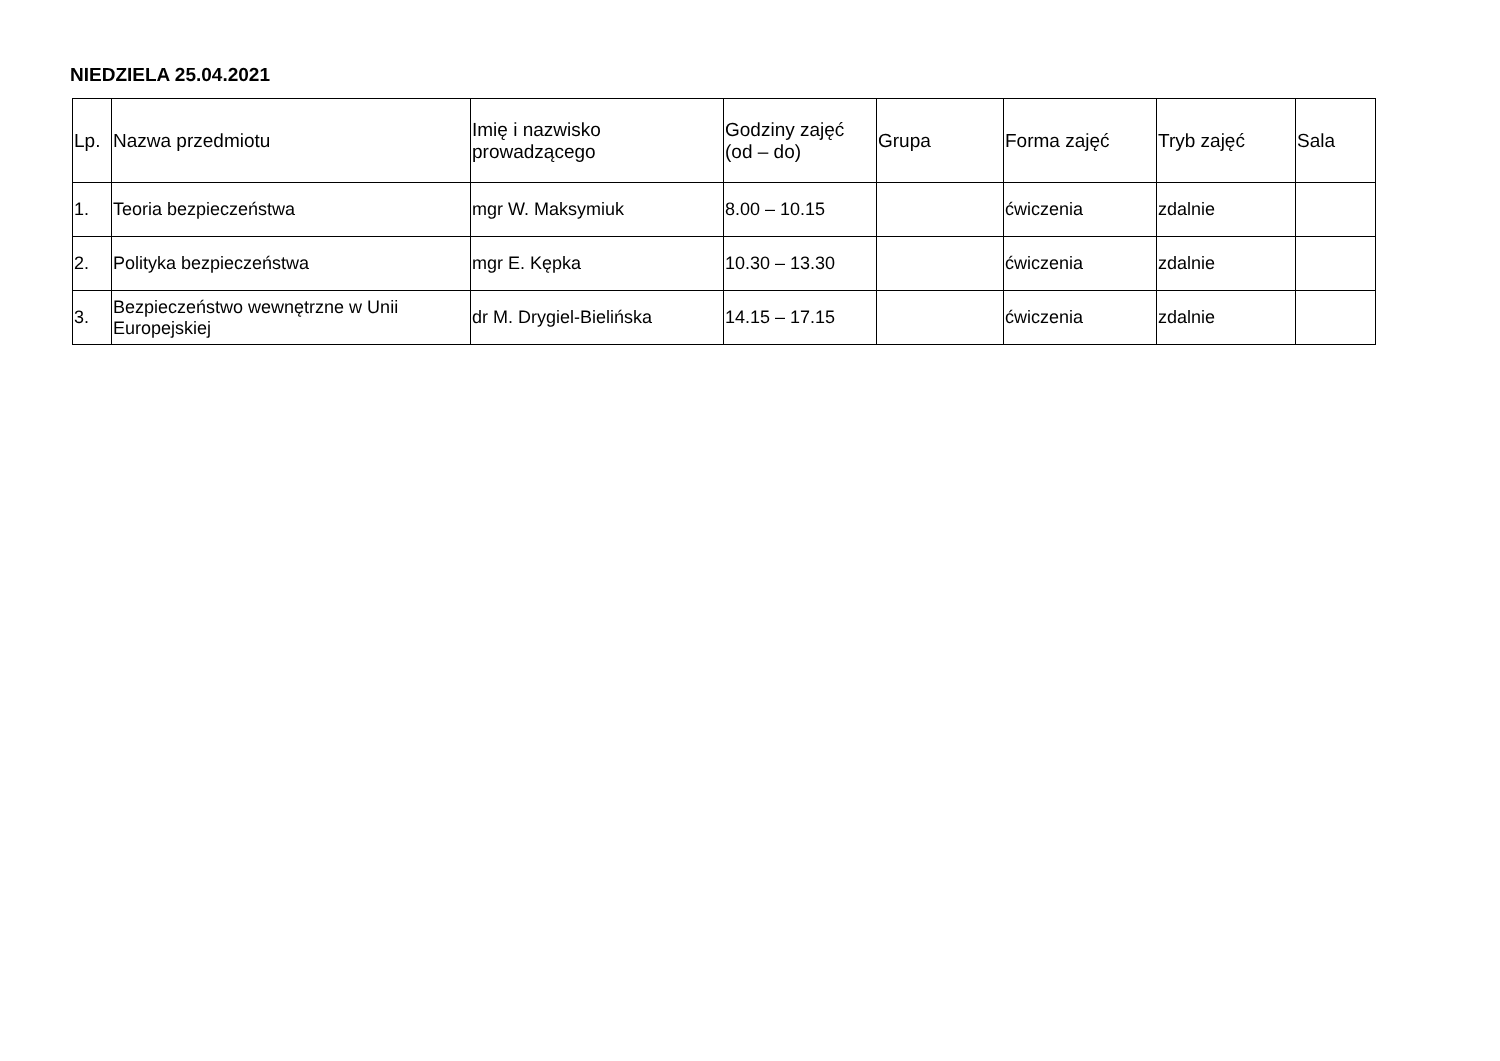NIEDZIELA 25.04.2021
| Lp. | Nazwa przedmiotu | Imię i nazwisko prowadzącego | Godziny zajęć (od – do) | Grupa | Forma zajęć | Tryb zajęć | Sala |
| --- | --- | --- | --- | --- | --- | --- | --- |
| 1. | Teoria bezpieczeństwa | mgr W. Maksymiuk | 8.00 – 10.15 | | ćwiczenia | zdalnie | |
| 2. | Polityka bezpieczeństwa | mgr E. Kępka | 10.30 – 13.30 | | ćwiczenia | zdalnie | |
| 3. | Bezpieczeństwo wewnętrzne w Unii Europejskiej | dr M. Drygiel-Bielińska | 14.15 – 17.15 | | ćwiczenia | zdalnie | |